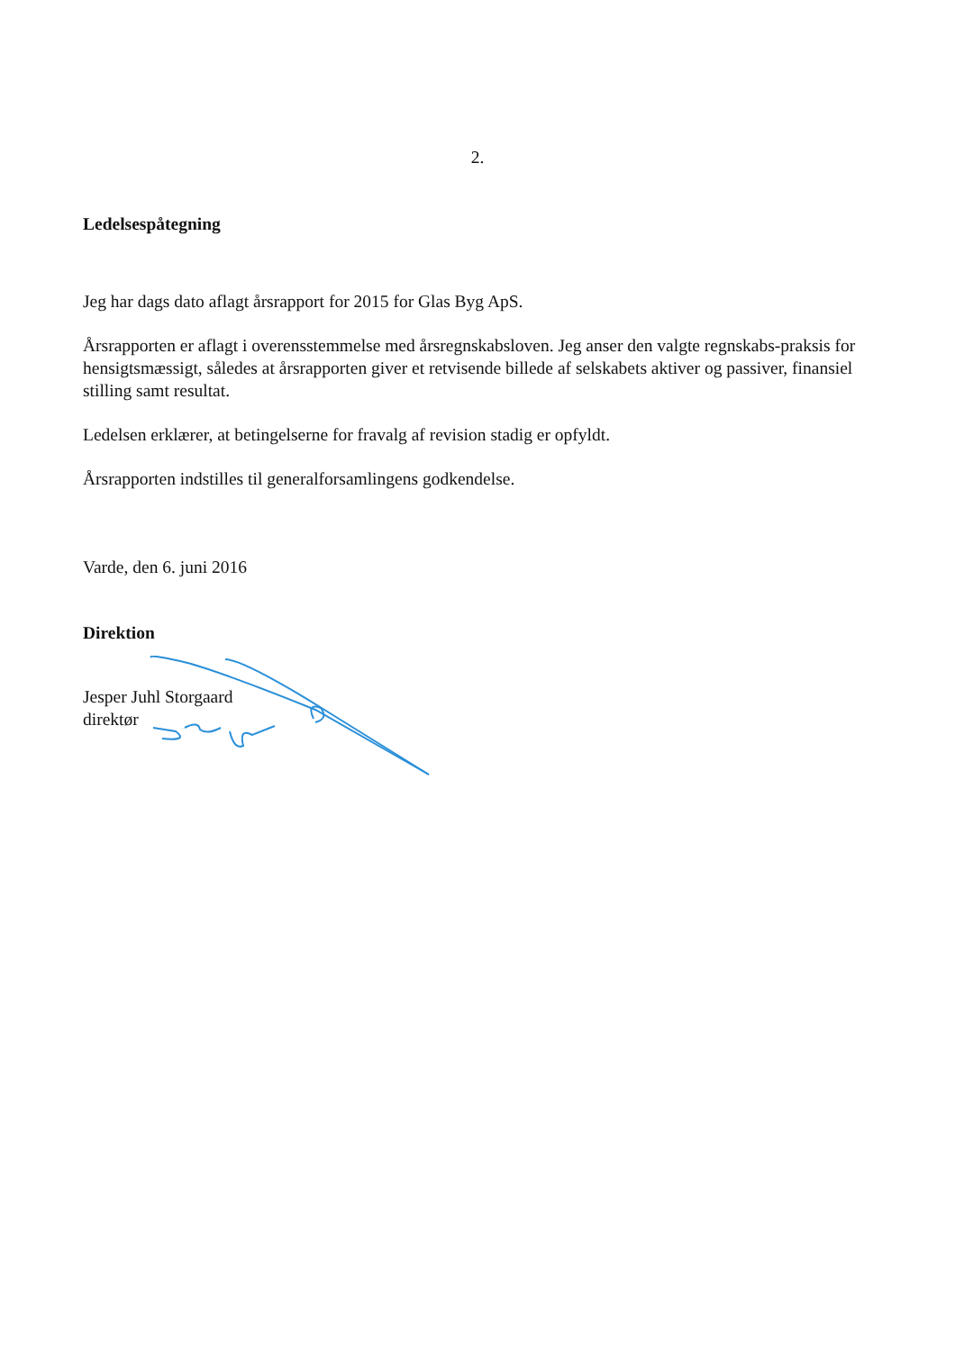2.
Ledelsespåtegning
Jeg har dags dato aflagt årsrapport for 2015 for Glas Byg ApS.
Årsrapporten er aflagt i overensstemmelse med årsregnskabsloven. Jeg anser den valgte regnskabs-praksis for hensigtsmæssigt, således at årsrapporten giver et retvisende billede af selskabets aktiver og passiver, finansiel stilling samt resultat.
Ledelsen erklærer, at betingelserne for fravalg af revision stadig er opfyldt.
Årsrapporten indstilles til generalforsamlingens godkendelse.
Varde, den 6. juni 2016
Direktion
Jesper Juhl Storgaard
direktør